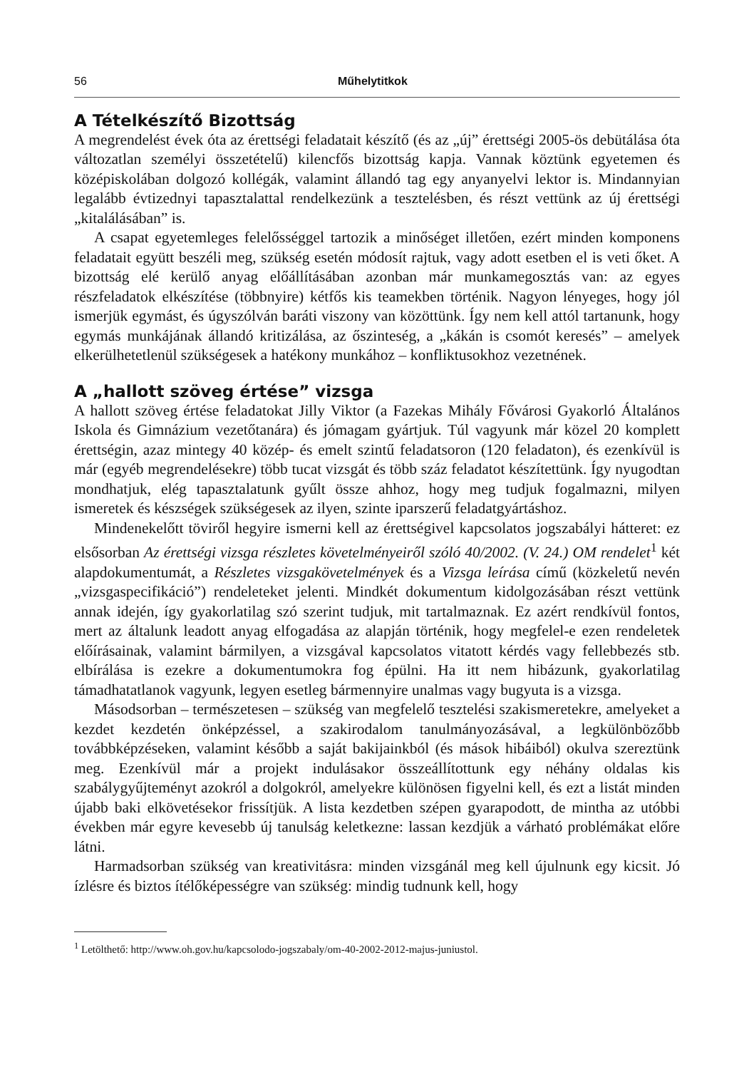56 Műhelytitkok
A Tételkészítő Bizottság
A megrendelést évek óta az érettségi feladatait készítő (és az „új” érettségi 2005-ös debütálása óta változatlan személyi összetételű) kilencfős bizottság kapja. Vannak köztünk egyetemen és középiskolában dolgozó kollégák, valamint állandó tag egy anyanyelvi lektor is. Mindannyian legalább évtizednyi tapasztalattal rendelkezünk a tesztelésben, és részt vettünk az új érettségi „kitalálásában” is.
A csapat egyetemleges felelősséggel tartozik a minőséget illetően, ezért minden komponens feladatait együtt beszéli meg, szükség esetén módosít rajtuk, vagy adott esetben el is veti őket. A bizottság elé kerülő anyag előállításában azonban már munkamegosztás van: az egyes részfeladatok elkészítése (többnyire) kétfős kis teamekben történik. Nagyon lényeges, hogy jól ismerjük egymást, és úgyszólván baráti viszony van közöttünk. Így nem kell attól tartanunk, hogy egymás munkájának állandó kritizálása, az őszinteség, a „kákán is csomót keresés” – amelyek elkerülhetetlenül szükségesek a hatékony munkához – konfliktusokhoz vezetnének.
A „hallott szöveg értése” vizsga
A hallott szöveg értése feladatokat Jilly Viktor (a Fazekas Mihály Fővárosi Gyakorló Általános Iskola és Gimnázium vezetőtanára) és jómagam gyártjuk. Túl vagyunk már közel 20 komplett érettségin, azaz mintegy 40 közép- és emelt szintű feladatsoron (120 feladaton), és ezenkívül is már (egyéb megrendelésekre) több tucat vizsgát és több száz feladatot készítettünk. Így nyugodtan mondhatjuk, elég tapasztalatunk gyűlt össze ahhoz, hogy meg tudjuk fogalmazni, milyen ismeretek és készségek szükségesek az ilyen, szinte iparszerű feladatgyártáshoz.
Mindenekelőtt töviről hegyire ismerni kell az érettségivel kapcsolatos jogszabályi hátteret: ez elsősorban Az érettségi vizsga részletes követelményeiről szóló 40/2002. (V. 24.) OM rendelet<sup>1</sup> két alapdokumentumát, a Részletes vizsgakövetelmények és a Vizsga leírása című (közkeletű nevén „vizsgaspecifikáció”) rendeleteket jelenti. Mindkét dokumentum kidolgozásában részt vettünk annak idején, így gyakorlatilag szó szerint tudjuk, mit tartalmaznak. Ez azért rendkívül fontos, mert az általunk leadott anyag elfogadása az alapján történik, hogy megfelel-e ezen rendeletek előírásainak, valamint bármilyen, a vizsgával kapcsolatos vitatott kérdés vagy fellebbezés stb. elbírálása is ezekre a dokumentumokra fog épülni. Ha itt nem hibázunk, gyakorlatilag támadhatatlanok vagyunk, legyen esetleg bármennyire unalmas vagy bugyuta is a vizsga.
Másodsorban – természetesen – szükség van megfelelő tesztelési szakismeretekre, amelyeket a kezdet kezdetén önképzéssel, a szakirodalom tanulmányozásával, a legkülönbözőbb továbbképzéseken, valamint később a saját bakijainkból (és mások hibáiból) okulva szereztünk meg. Ezenkívül már a projekt indulásakor összeállítottunk egy néhány oldalas kis szabálygyűjteményt azokról a dolgokról, amelyekre különösen figyelni kell, és ezt a listát minden újabb baki elkövetésekor frissítjük. A lista kezdetben szépen gyarapodott, de mintha az utóbbi években már egyre kevesebb új tanulság keletkezne: lassan kezdjük a várható problémákat előre látni.
Harmadsorban szükség van kreativitásra: minden vizsgánál meg kell újulnunk egy kicsit. Jó ízlésre és biztos ítélőképességre van szükség: mindig tudnunk kell, hogy
<sup>1</sup> Letölthető: http://www.oh.gov.hu/kapcsolodo-jogszabaly/om-40-2002-2012-majus-juniustol.